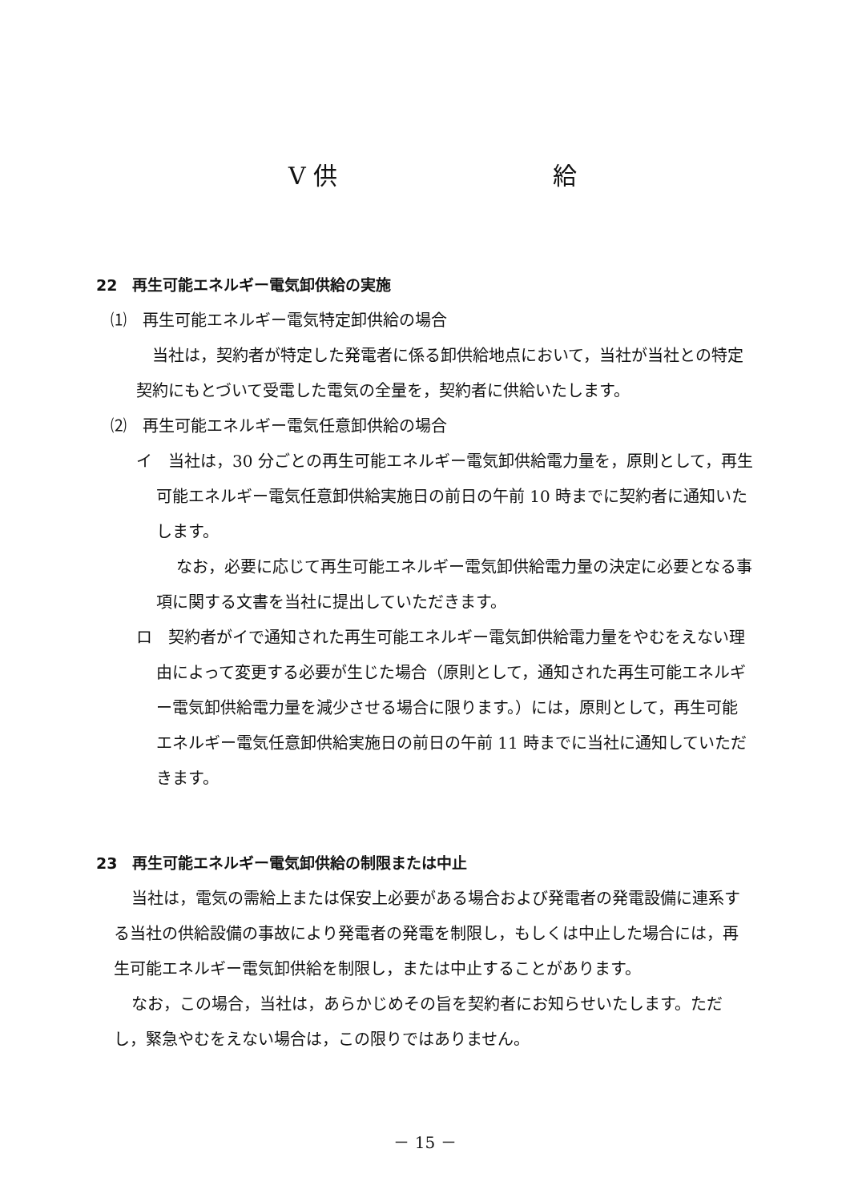Ⅴ 供 給
22　再生可能エネルギー電気卸供給の実施
⑴　再生可能エネルギー電気特定卸供給の場合
当社は，契約者が特定した発電者に係る卸供給地点において，当社が当社との特定契約にもとづいて受電した電気の全量を，契約者に供給いたします。
⑵　再生可能エネルギー電気任意卸供給の場合
イ　当社は，30 分ごとの再生可能エネルギー電気卸供給電力量を，原則として，再生可能エネルギー電気任意卸供給実施日の前日の午前 10 時までに契約者に通知いたします。
なお，必要に応じて再生可能エネルギー電気卸供給電力量の決定に必要となる事項に関する文書を当社に提出していただきます。
ロ　契約者がイで通知された再生可能エネルギー電気卸供給電力量をやむをえない理由によって変更する必要が生じた場合（原則として，通知された再生可能エネルギー電気卸供給電力量を減少させる場合に限ります。）には，原則として，再生可能エネルギー電気任意卸供給実施日の前日の午前 11 時までに当社に通知していただきます。
23　再生可能エネルギー電気卸供給の制限または中止
当社は，電気の需給上または保安上必要がある場合および発電者の発電設備に連系する当社の供給設備の事故により発電者の発電を制限し，もしくは中止した場合には，再生可能エネルギー電気卸供給を制限し，または中止することがあります。
なお，この場合，当社は，あらかじめその旨を契約者にお知らせいたします。ただし，緊急やむをえない場合は，この限りではありません。
－ 15 －